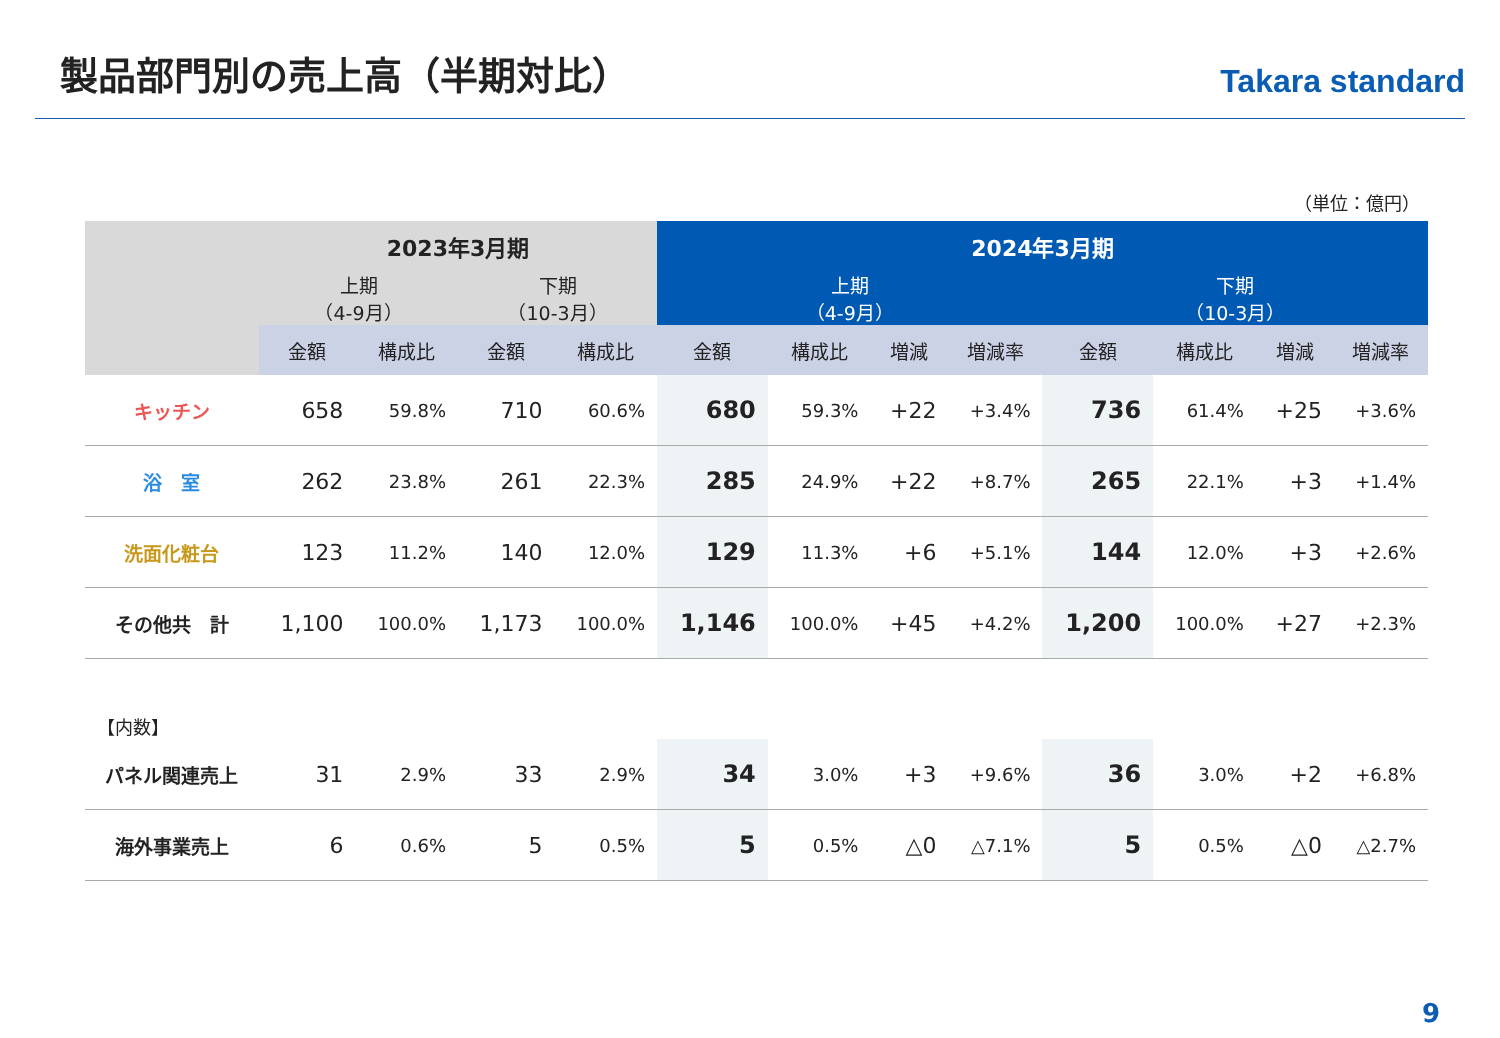製品部門別の売上高（半期対比）
Takara standard
（単位：億円）
| | 2023年3月期 | | | | 2024年3月期 | | | | | | | |
| --- | --- | --- | --- | --- | --- | --- | --- | --- | --- | --- | --- | --- |
| | 上期 （4-9月） | | 下期 （10-3月） | | 上期 （4-9月） | | | | 下期 （10-3月） | | | |
| | 金額 | 構成比 | 金額 | 構成比 | 金額 | 構成比 | 増減 | 増減率 | 金額 | 構成比 | 増減 | 増減率 |
| キッチン | 658 | 59.8% | 710 | 60.6% | 680 | 59.3% | +22 | +3.4% | 736 | 61.4% | +25 | +3.6% |
| 浴 室 | 262 | 23.8% | 261 | 22.3% | 285 | 24.9% | +22 | +8.7% | 265 | 22.1% | +3 | +1.4% |
| 洗面化粧台 | 123 | 11.2% | 140 | 12.0% | 129 | 11.3% | +6 | +5.1% | 144 | 12.0% | +3 | +2.6% |
| その他共 計 | 1,100 | 100.0% | 1,173 | 100.0% | 1,146 | 100.0% | +45 | +4.2% | 1,200 | 100.0% | +27 | +2.3% |
| 【内数】 | | | | | | | | | | | | |
| パネル関連売上 | 31 | 2.9% | 33 | 2.9% | 34 | 3.0% | +3 | +9.6% | 36 | 3.0% | +2 | +6.8% |
| 海外事業売上 | 6 | 0.6% | 5 | 0.5% | 5 | 0.5% | △0 | △7.1% | 5 | 0.5% | △0 | △2.7% |
9